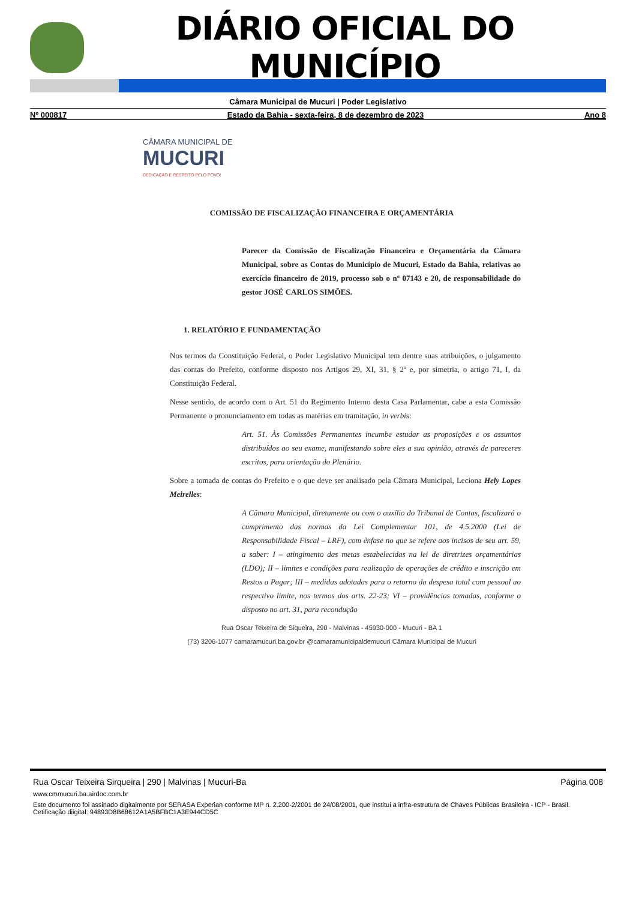DIÁRIO OFICIAL DO MUNICÍPIO
Câmara Municipal de Mucuri | Poder Legislativo
Nº 000817 Estado da Bahia - sexta-feira, 8 de dezembro de 2023 Ano 8
CÂMARA MUNICIPAL DE
MUCURI
DEDICAÇÃO E RESPEITO PELO POVO!
COMISSÃO DE FISCALIZAÇÃO FINANCEIRA E ORÇAMENTÁRIA
Parecer da Comissão de Fiscalização Financeira e Orçamentária da Câmara Municipal, sobre as Contas do Município de Mucuri, Estado da Bahia, relativas ao exercício financeiro de 2019, processo sob o nº 07143 e 20, de responsabilidade do gestor JOSÉ CARLOS SIMÕES.
1. RELATÓRIO E FUNDAMENTAÇÃO
Nos termos da Constituição Federal, o Poder Legislativo Municipal tem dentre suas atribuições, o julgamento das contas do Prefeito, conforme disposto nos Artigos 29, XI, 31, § 2º e, por simetria, o artigo 71, I, da Constituição Federal.
Nesse sentido, de acordo com o Art. 51 do Regimento Interno desta Casa Parlamentar, cabe a esta Comissão Permanente o pronunciamento em todas as matérias em tramitação, in verbis:
Art. 51. Às Comissões Permanentes incumbe estudar as proposições e os assuntos distribuídos ao seu exame, manifestando sobre eles a sua opinião, através de pareceres escritos, para orientação do Plenário.
Sobre a tomada de contas do Prefeito e o que deve ser analisado pela Câmara Municipal, Leciona Hely Lopes Meirelles:
A Câmara Municipal, diretamente ou com o auxílio do Tribunal de Contas, fiscalizará o cumprimento das normas da Lei Complementar 101, de 4.5.2000 (Lei de Responsabilidade Fiscal – LRF), com ênfase no que se refere aos incisos de seu art. 59, a saber: I – atingimento das metas estabelecidas na lei de diretrizes orçamentárias (LDO); II – limites e condições para realização de operações de crédito e inscrição em Restos a Pagar; III – medidas adotadas para o retorno da despesa total com pessoal ao respectivo limite, nos termos dos arts. 22-23; VI – providências tomadas, conforme o disposto no art. 31, para recondução
Rua Oscar Teixeira de Siqueira, 290 - Malvinas - 45930-000 - Mucuri - BA 1
(73) 3206-1077 camaramucuri.ba.gov.br @camaramunicipaldemucuri Câmara Municipal de Mucuri
Rua Oscar Teixeira Sirqueira | 290 | Malvinas | Mucuri-Ba Página 008
www.cmmucuri.ba.airdoc.com.br
Este documento foi assinado digitalmente por SERASA Experian conforme MP n. 2.200-2/2001 de 24/08/2001, que institui a infra-estrutura de Chaves Públicas Brasileira - ICP - Brasil. Cetificação diigital: 94893D8B68612A1A5BFBC1A3E944CD5C